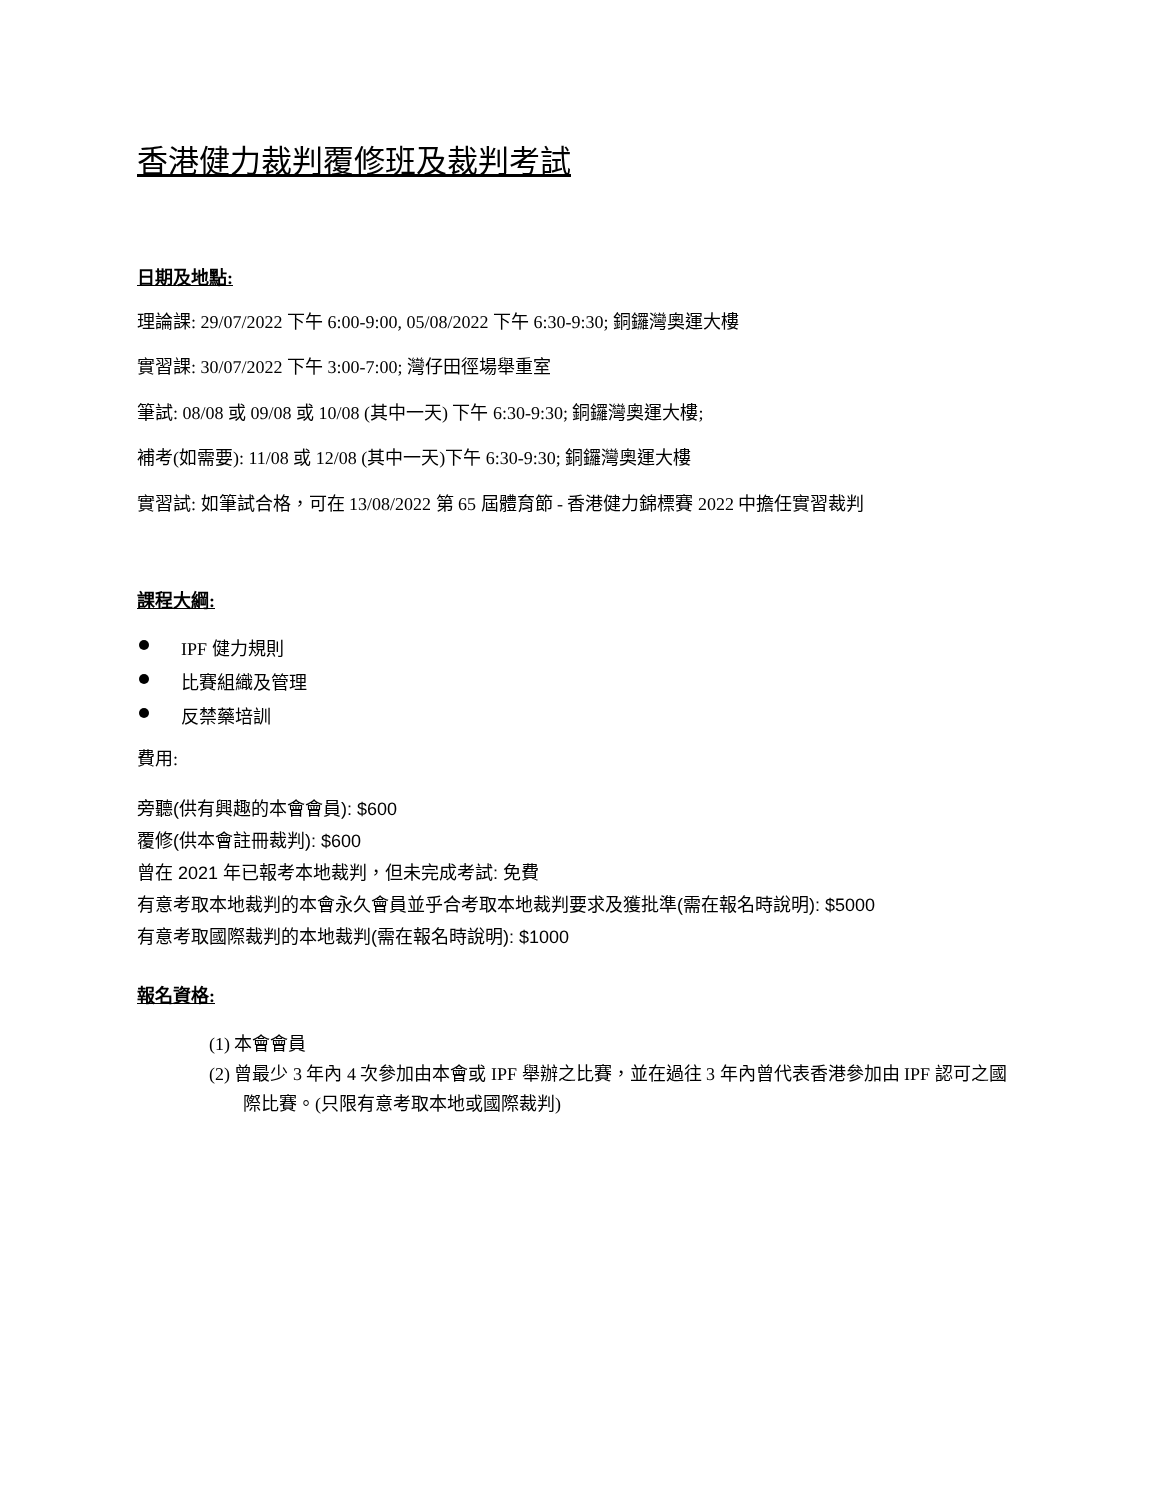香港健力裁判覆修班及裁判考試
日期及地點:
理論課: 29/07/2022 下午 6:00-9:00, 05/08/2022 下午 6:30-9:30; 銅鑼灣奧運大樓
實習課: 30/07/2022 下午 3:00-7:00; 灣仔田徑場舉重室
筆試: 08/08 或 09/08 或 10/08 (其中一天) 下午 6:30-9:30; 銅鑼灣奧運大樓;
補考(如需要): 11/08 或 12/08 (其中一天)下午 6:30-9:30; 銅鑼灣奧運大樓
實習試: 如筆試合格，可在 13/08/2022 第 65 屆體育節 - 香港健力錦標賽 2022 中擔任實習裁判
課程大綱:
IPF 健力規則
比賽組織及管理
反禁藥培訓
費用:
旁聽(供有興趣的本會會員): $600
覆修(供本會註冊裁判): $600
曾在 2021 年已報考本地裁判，但未完成考試: 免費
有意考取本地裁判的本會永久會員並乎合考取本地裁判要求及獲批準(需在報名時說明): $5000
有意考取國際裁判的本地裁判(需在報名時說明): $1000
報名資格:
(1) 本會會員
(2) 曾最少 3 年內 4 次參加由本會或 IPF 舉辦之比賽，並在過往 3 年內曾代表香港參加由 IPF 認可之國際比賽。(只限有意考取本地或國際裁判)